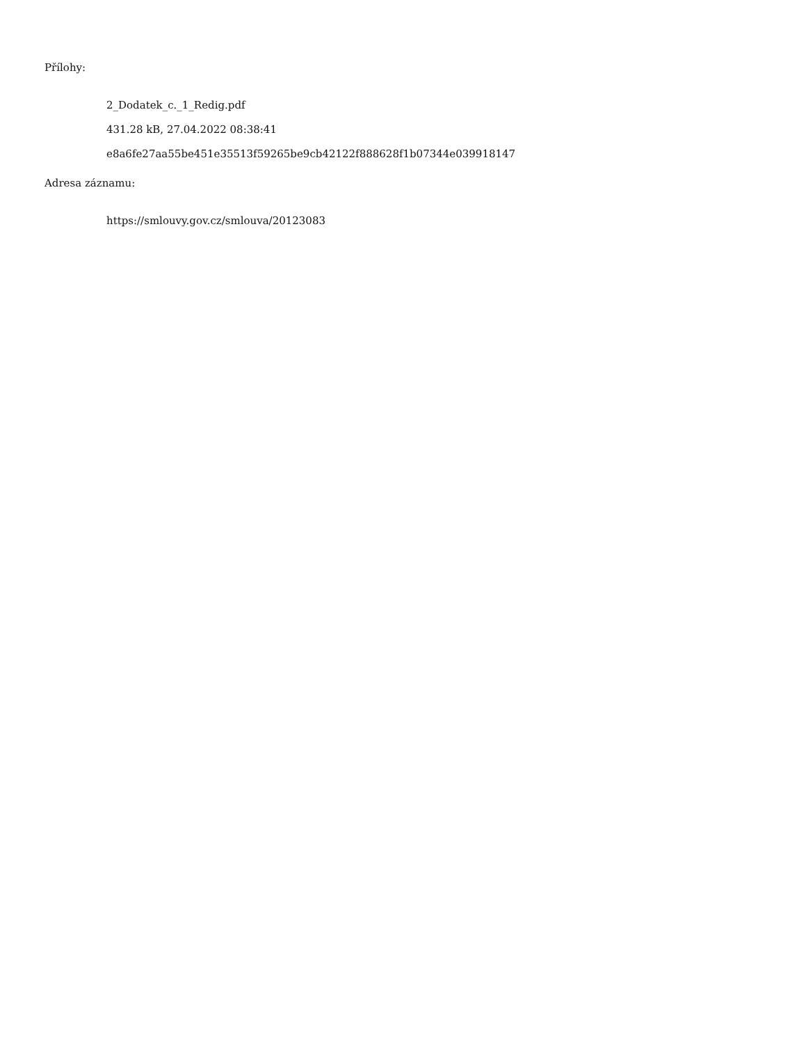Přílohy:
2_Dodatek_c._1_Redig.pdf
431.28 kB, 27.04.2022 08:38:41
e8a6fe27aa55be451e35513f59265be9cb42122f888628f1b07344e039918147
Adresa záznamu:
https://smlouvy.gov.cz/smlouva/20123083